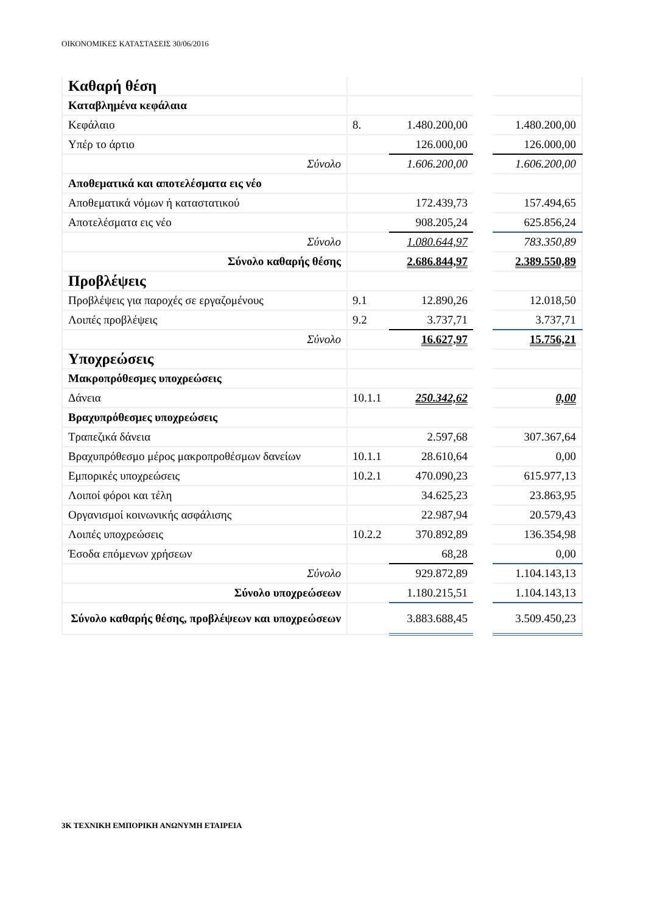ΟΙΚΟΝΟΜΙΚΕΣ ΚΑΤΑΣΤΑΣΕΙΣ 30/06/2016
| Καθαρή θέση | | | | |
| Καταβλημένα κεφάλαια | | | | |
| Κεφάλαιο | 8. | 1.480.200,00 | | 1.480.200,00 |
| Υπέρ το άρτιο | | 126.000,00 | | 126.000,00 |
| Σύνολο | | 1.606.200,00 | | 1.606.200,00 |
| Αποθεματικά και αποτελέσματα εις νέο | | | | |
| Αποθεματικά νόμων ή καταστατικού | | 172.439,73 | | 157.494,65 |
| Αποτελέσματα εις νέο | | 908.205,24 | | 625.856,24 |
| Σύνολο | | 1.080.644,97 | | 783.350,89 |
| Σύνολο καθαρής θέσης | | 2.686.844,97 | | 2.389.550,89 |
| Προβλέψεις | | | | |
| Προβλέψεις για παροχές σε εργαζομένους | 9.1 | 12.890,26 | | 12.018,50 |
| Λοιπές προβλέψεις | 9.2 | 3.737,71 | | 3.737,71 |
| Σύνολο | | 16.627,97 | | 15.756,21 |
| Υποχρεώσεις | | | | |
| Μακροπρόθεσμες υποχρεώσεις | | | | |
| Δάνεια | 10.1.1 | 250.342,62 | | 0,00 |
| Βραχυπρόθεσμες υποχρεώσεις | | | | |
| Τραπεζικά δάνεια | | 2.597,68 | | 307.367,64 |
| Βραχυπρόθεσμο μέρος μακροπροθέσμων δανείων | 10.1.1 | 28.610,64 | | 0,00 |
| Εμπορικές υποχρεώσεις | 10.2.1 | 470.090,23 | | 615.977,13 |
| Λοιποί φόροι και τέλη | | 34.625,23 | | 23.863,95 |
| Οργανισμοί κοινωνικής ασφάλισης | | 22.987,94 | | 20.579,43 |
| Λοιπές υποχρεώσεις | 10.2.2 | 370.892,89 | | 136.354,98 |
| Έσοδα επόμενων χρήσεων | | 68,28 | | 0,00 |
| Σύνολο | | 929.872,89 | | 1.104.143,13 |
| Σύνολο υποχρεώσεων | | 1.180.215,51 | | 1.104.143,13 |
| Σύνολο καθαρής θέσης, προβλέψεων και υποχρεώσεων | | 3.883.688,45 | | 3.509.450,23 |
3Κ ΤΕΧΝΙΚΗ ΕΜΠΟΡΙΚΗ ΑΝΩΝΥΜΗ ΕΤΑΙΡΕΙΑ